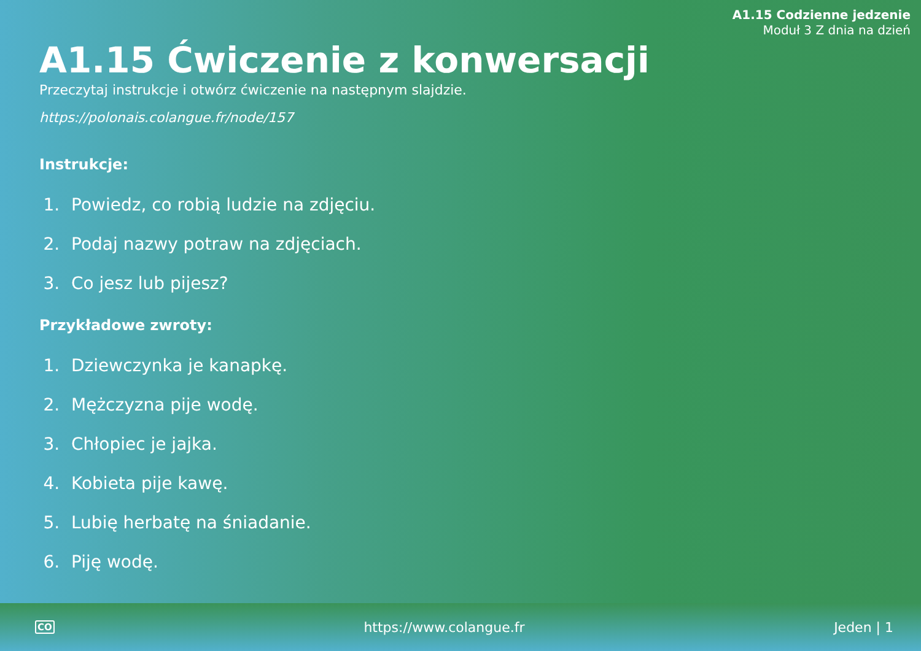A1.15 Codzienne jedzenie
Moduł 3 Z dnia na dzień
A1.15 Ćwiczenie z konwersacji
Przeczytaj instrukcje i otwórz ćwiczenie na następnym slajdzie.
https://polonais.colangue.fr/node/157
Instrukcje:
1. Powiedz, co robią ludzie na zdjęciu.
2. Podaj nazwy potraw na zdjęciach.
3. Co jesz lub pijesz?
Przykładowe zwroty:
1. Dziewczynka je kanapkę.
2. Mężczyzna pije wodę.
3. Chłopiec je jajka.
4. Kobieta pije kawę.
5. Lubię herbatę na śniadanie.
6. Piję wodę.
CO https://www.colangue.fr Jeden | 1